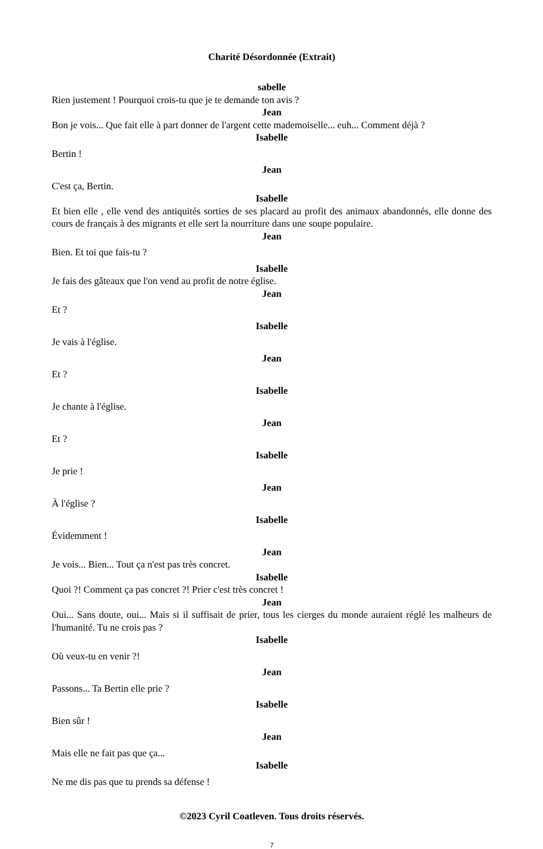Charité Désordonnée (Extrait)
sabelle
Rien justement ! Pourquoi crois-tu que je te demande ton avis ?
Jean
Bon je vois... Que fait elle à part donner de l'argent cette mademoiselle... euh... Comment déjà ?
Isabelle
Bertin !
Jean
C'est ça, Bertin.
Isabelle
Et bien elle , elle vend des antiquités sorties de ses placard au profit des animaux abandonnés, elle donne des cours de français à des migrants et elle sert la nourriture dans une soupe populaire.
Jean
Bien. Et toi que fais-tu ?
Isabelle
Je fais des gâteaux que l'on vend au profit de notre église.
Jean
Et ?
Isabelle
Je vais à l'église.
Jean
Et ?
Isabelle
Je chante à l'église.
Jean
Et ?
Isabelle
Je prie !
Jean
À l'église ?
Isabelle
Évidemment !
Jean
Je vois... Bien... Tout ça n'est pas très concret.
Isabelle
Quoi ?! Comment ça pas concret ?! Prier c'est très concret !
Jean
Oui... Sans doute, oui... Mais si il suffisait de prier, tous les cierges du monde auraient réglé les malheurs de l'humanité. Tu ne crois pas ?
Isabelle
Où veux-tu en venir ?!
Jean
Passons... Ta Bertin elle prie ?
Isabelle
Bien sûr !
Jean
Mais elle ne fait pas que ça...
Isabelle
Ne me dis pas que tu prends sa défense !
©2023 Cyril Coatleven. Tous droits réservés.
7